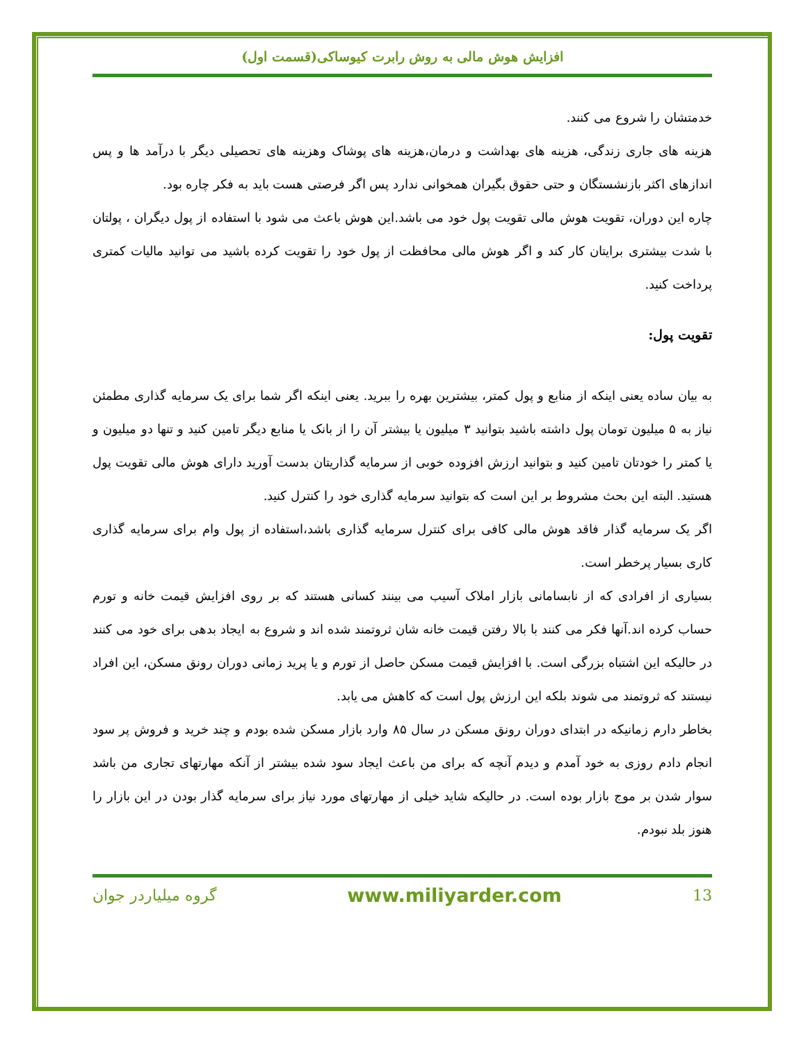افزایش هوش مالی به روش رابرت کیوساکی(قسمت اول)
خدمتشان را شروع می کنند.
هزینه های جاری زندگی، هزینه های بهداشت و درمان،هزینه های پوشاک وهزینه های تحصیلی دیگر با درآمد ها و پس اندازهای اکثر بازنشستگان و حتی حقوق بگیران همخوانی ندارد پس اگر فرصتی هست باید به فکر چاره بود.
چاره این دوران، تقویت هوش مالی تقویت پول خود می باشد.این هوش باعث می شود با استفاده از پول دیگران ، پولتان با شدت بیشتری برایتان کار کند و اگر هوش مالی محافظت از پول خود را تقویت کرده باشید می توانید مالیات کمتری پرداخت کنید.
تقویت پول:
به بیان ساده یعنی اینکه از منابع و پول کمتر، بیشترین بهره را ببرید. یعنی اینکه اگر شما برای یک سرمایه گذاری مطمئن نیاز به ۵ میلیون تومان پول داشته باشید بتوانید ۳ میلیون یا بیشتر آن را از بانک یا منابع دیگر تامین کنید و تنها دو میلیون و یا کمتر را خودتان تامین کنید و بتوانید ارزش افزوده خوبی از سرمایه گذاریتان بدست آورید دارای هوش مالی تقویت پول هستید. البته این بحث مشروط بر این است که بتوانید سرمایه گذاری خود را کنترل کنید.
اگر یک سرمایه گذار فاقد هوش مالی کافی برای کنترل سرمایه گذاری باشد،استفاده از پول وام برای سرمایه گذاری کاری بسیار پرخطر است.
بسیاری از افرادی که از نابسامانی بازار املاک آسیب می بینند کسانی هستند که بر روی افزایش قیمت خانه و تورم حساب کرده اند.آنها فکر می کنند با بالا رفتن قیمت خانه شان ثروتمند شده اند و شروع به ایجاد بدهی برای خود می کنند در حالیکه این اشتباه بزرگی است. با افزایش قیمت مسکن حاصل از تورم و یا پرید زمانی دوران رونق مسکن، این افراد نیستند که ثروتمند می شوند بلکه این ارزش پول است که کاهش می یابد.
بخاطر دارم زمانیکه در ابتدای دوران رونق مسکن در سال ۸۵ وارد بازار مسکن شده بودم و چند خرید و فروش پر سود انجام دادم روزی به خود آمدم و دیدم آنچه که برای من باعث ایجاد سود شده بیشتر از آنکه مهارتهای تجاری من باشد سوار شدن بر موج بازار بوده است. در حالیکه شاید خیلی از مهارتهای مورد نیاز برای سرمایه گذار بودن در این بازار را هنوز بلد نبودم.
13 www.miliyarder.com گروه میلیاردر جوان